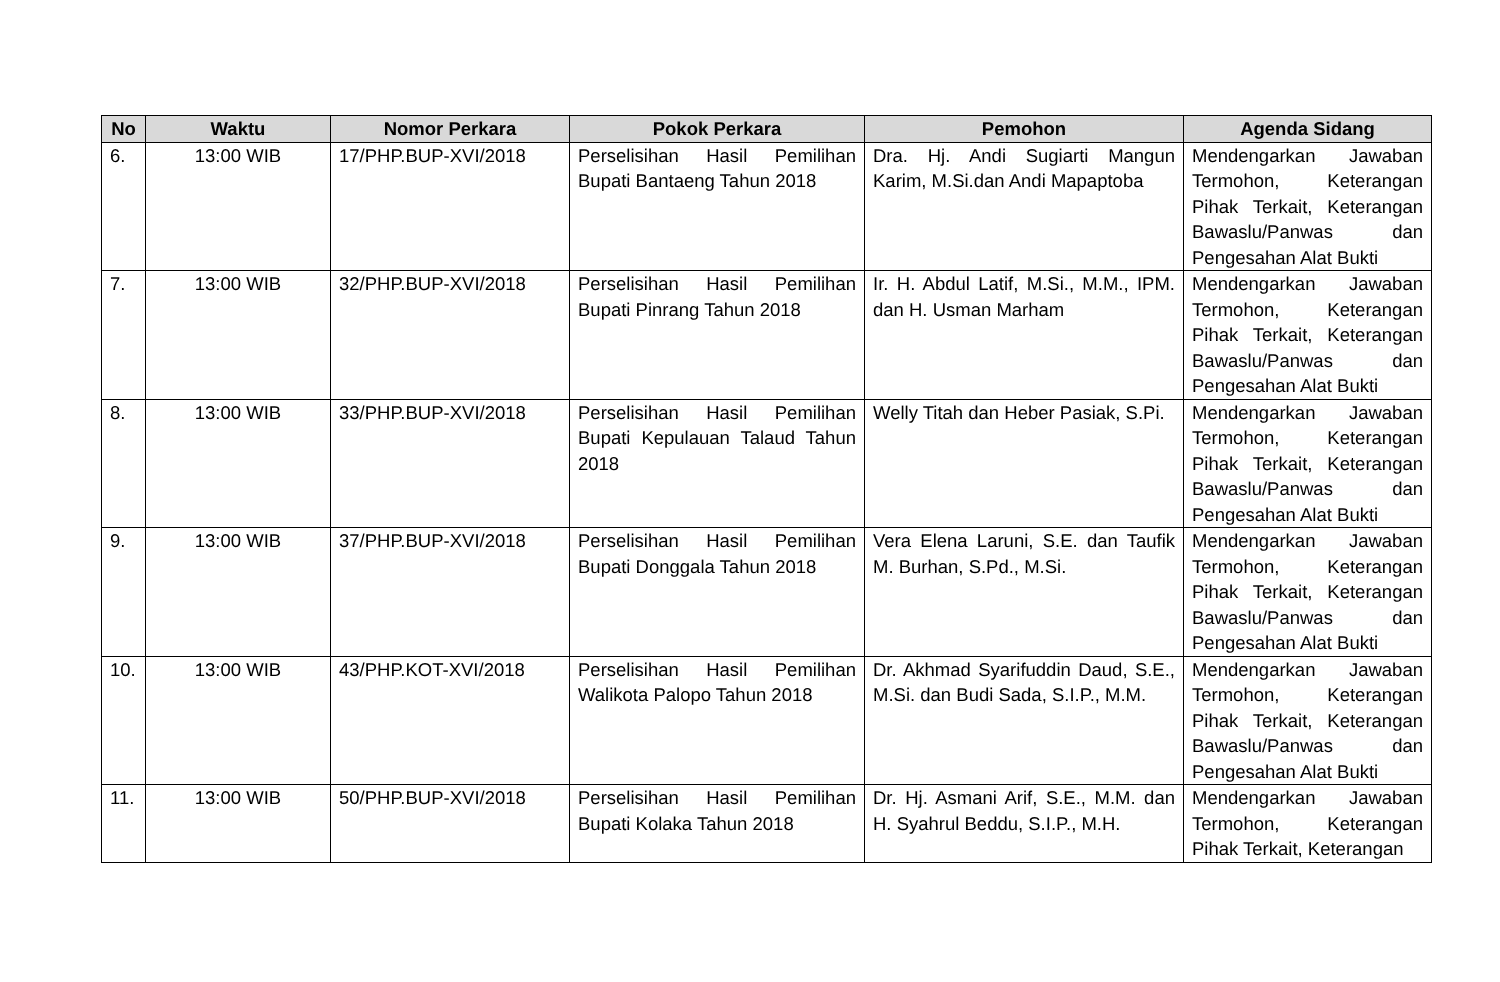| No | Waktu | Nomor Perkara | Pokok Perkara | Pemohon | Agenda Sidang |
| --- | --- | --- | --- | --- | --- |
| 6. | 13:00 WIB | 17/PHP.BUP-XVI/2018 | Perselisihan Hasil Pemilihan Bupati Bantaeng Tahun 2018 | Dra. Hj. Andi Sugiarti Mangun Karim, M.Si.dan Andi Mapaptoba | Mendengarkan Jawaban Termohon, Keterangan Pihak Terkait, Keterangan Bawaslu/Panwas dan Pengesahan Alat Bukti |
| 7. | 13:00 WIB | 32/PHP.BUP-XVI/2018 | Perselisihan Hasil Pemilihan Bupati Pinrang Tahun 2018 | Ir. H. Abdul Latif, M.Si., M.M., IPM. dan H. Usman Marham | Mendengarkan Jawaban Termohon, Keterangan Pihak Terkait, Keterangan Bawaslu/Panwas dan Pengesahan Alat Bukti |
| 8. | 13:00 WIB | 33/PHP.BUP-XVI/2018 | Perselisihan Hasil Pemilihan Bupati Kepulauan Talaud Tahun 2018 | Welly Titah dan Heber Pasiak, S.Pi. | Mendengarkan Jawaban Termohon, Keterangan Pihak Terkait, Keterangan Bawaslu/Panwas dan Pengesahan Alat Bukti |
| 9. | 13:00 WIB | 37/PHP.BUP-XVI/2018 | Perselisihan Hasil Pemilihan Bupati Donggala Tahun 2018 | Vera Elena Laruni, S.E. dan Taufik M. Burhan, S.Pd., M.Si. | Mendengarkan Jawaban Termohon, Keterangan Pihak Terkait, Keterangan Bawaslu/Panwas dan Pengesahan Alat Bukti |
| 10. | 13:00 WIB | 43/PHP.KOT-XVI/2018 | Perselisihan Hasil Pemilihan Walikota Palopo Tahun 2018 | Dr. Akhmad Syarifuddin Daud, S.E., M.Si. dan Budi Sada, S.I.P., M.M. | Mendengarkan Jawaban Termohon, Keterangan Pihak Terkait, Keterangan Bawaslu/Panwas dan Pengesahan Alat Bukti |
| 11. | 13:00 WIB | 50/PHP.BUP-XVI/2018 | Perselisihan Hasil Pemilihan Bupati Kolaka Tahun 2018 | Dr. Hj. Asmani Arif, S.E., M.M. dan H. Syahrul Beddu, S.I.P., M.H. | Mendengarkan Jawaban Termohon, Keterangan Pihak Terkait, Keterangan |